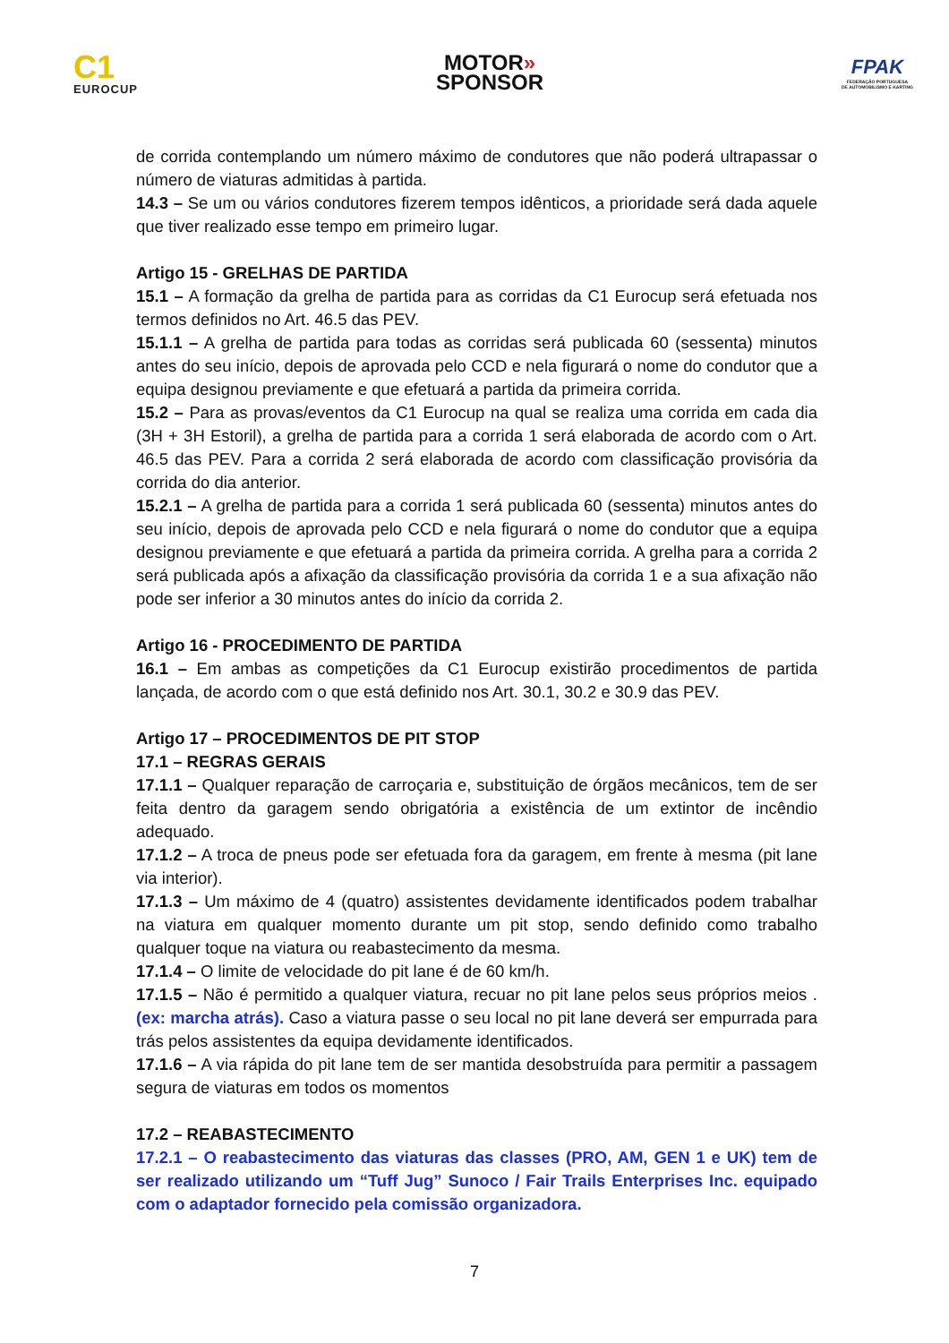C1
EUROCUP
MOTOR»
SPONSOR
FPAK
FEDERAÇÃO PORTUGUESA
DE AUTOMOBILISMO E KARTING
de corrida contemplando um número máximo de condutores que não poderá ultrapassar o número de viaturas admitidas à partida.
14.3 – Se um ou vários condutores fizerem tempos idênticos, a prioridade será dada aquele que tiver realizado esse tempo em primeiro lugar.
Artigo 15 - GRELHAS DE PARTIDA
15.1 – A formação da grelha de partida para as corridas da C1 Eurocup será efetuada nos termos definidos no Art. 46.5 das PEV.
15.1.1 – A grelha de partida para todas as corridas será publicada 60 (sessenta) minutos antes do seu início, depois de aprovada pelo CCD e nela figurará o nome do condutor que a equipa designou previamente e que efetuará a partida da primeira corrida.
15.2 – Para as provas/eventos da C1 Eurocup na qual se realiza uma corrida em cada dia (3H + 3H Estoril), a grelha de partida para a corrida 1 será elaborada de acordo com o Art. 46.5 das PEV. Para a corrida 2 será elaborada de acordo com classificação provisória da corrida do dia anterior.
15.2.1 – A grelha de partida para a corrida 1 será publicada 60 (sessenta) minutos antes do seu início, depois de aprovada pelo CCD e nela figurará o nome do condutor que a equipa designou previamente e que efetuará a partida da primeira corrida. A grelha para a corrida 2 será publicada após a afixação da classificação provisória da corrida 1 e a sua afixação não pode ser inferior a 30 minutos antes do início da corrida 2.
Artigo 16 - PROCEDIMENTO DE PARTIDA
16.1 – Em ambas as competições da C1 Eurocup existirão procedimentos de partida lançada, de acordo com o que está definido nos Art. 30.1, 30.2 e 30.9 das PEV.
Artigo 17 – PROCEDIMENTOS DE PIT STOP
17.1 – REGRAS GERAIS
17.1.1 – Qualquer reparação de carroçaria e, substituição de órgãos mecânicos, tem de ser feita dentro da garagem sendo obrigatória a existência de um extintor de incêndio adequado.
17.1.2 – A troca de pneus pode ser efetuada fora da garagem, em frente à mesma (pit lane via interior).
17.1.3 – Um máximo de 4 (quatro) assistentes devidamente identificados podem trabalhar na viatura em qualquer momento durante um pit stop, sendo definido como trabalho qualquer toque na viatura ou reabastecimento da mesma.
17.1.4 – O limite de velocidade do pit lane é de 60 km/h.
17.1.5 – Não é permitido a qualquer viatura, recuar no pit lane pelos seus próprios meios . (ex: marcha atrás). Caso a viatura passe o seu local no pit lane deverá ser empurrada para trás pelos assistentes da equipa devidamente identificados.
17.1.6 – A via rápida do pit lane tem de ser mantida desobstruída para permitir a passagem segura de viaturas em todos os momentos
17.2 – REABASTECIMENTO
17.2.1 – O reabastecimento das viaturas das classes (PRO, AM, GEN 1 e UK) tem de ser realizado utilizando um “Tuff Jug” Sunoco / Fair Trails Enterprises Inc. equipado com o adaptador fornecido pela comissão organizadora.
7